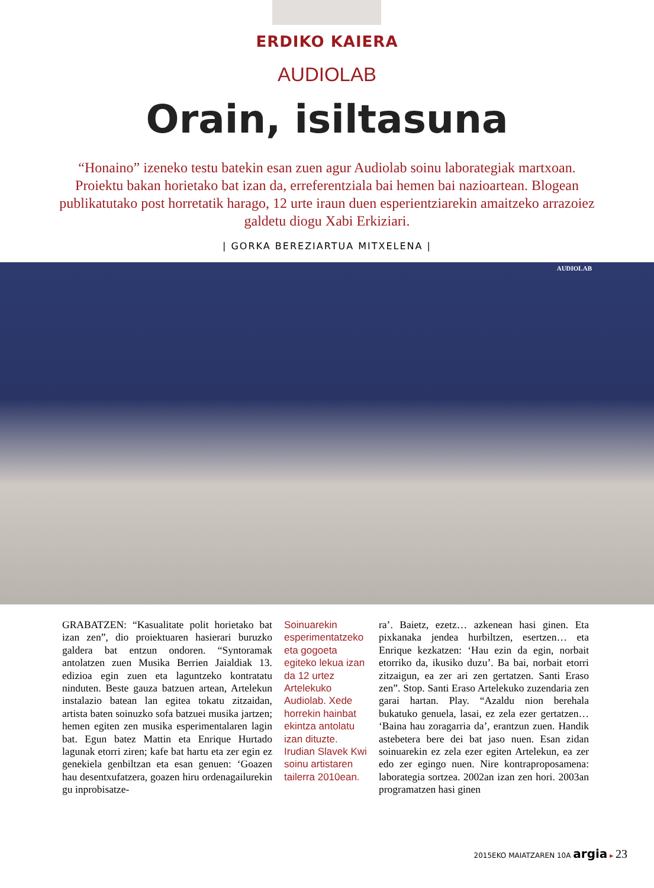ERDIKO KAIERA
AUDIOLAB
Orain, isiltasuna
“Honaino” izeneko testu batekin esan zuen agur Audiolab soinu laborategiak martxoan. Proiektu bakan horietako bat izan da, erreferentziala bai hemen bai nazioartean. Blogean publikatutako post horretatik harago, 12 urte iraun duen esperientziarekin amaitzeko arrazoiez galdetu diogu Xabi Erkiziari.
| GORKA BEREZIARTUA MITXELENA |
AUDIOLAB
GRABATZEN: “Kasualitate polit horietako bat izan zen”, dio proiektuaren hasierari buruzko galdera bat entzun ondoren. “Syntoramak antolatzen zuen Musika Berrien Jaialdiak 13. edizioa egin zuen eta laguntzeko kontratatu ninduten. Beste gauza batzuen artean, Artelekun instalazio batean lan egitea tokatu zitzaidan, artista baten soinuzko sofa batzuei musika jartzen; hemen egiten zen musika esperimentalaren lagin bat. Egun batez Mattin eta Enrique Hurtado lagunak etorri ziren; kafe bat hartu eta zer egin ez genekiela genbiltzan eta esan genuen: ‘Goazen hau desentxufatzera, goazen hiru ordenagailurekin gu inprobisatze-
Soinuarekin esperimentatzeko eta gogoeta egiteko lekua izan da 12 urtez Artelekuko Audiolab. Xede horrekin hainbat ekintza antolatu izan dituzte. Irudian Slavek Kwi soinu artistaren tailerra 2010ean.
ra’. Baietz, ezetz… azkenean hasi ginen. Eta pixkanaka jendea hurbiltzen, esertzen… eta Enrique kezkatzen: ‘Hau ezin da egin, norbait etorriko da, ikusiko duzu’. Ba bai, norbait etorri zitzaigun, ea zer ari zen gertatzen. Santi Eraso zen”. Stop. Santi Eraso Artelekuko zuzendaria zen garai hartan. Play. “Azaldu nion berehala bukatuko genuela, lasai, ez zela ezer gertatzen… ‘Baina hau zoragarria da’, erantzun zuen. Handik astebetera bere dei bat jaso nuen. Esan zidan soinuarekin ez zela ezer egiten Artelekun, ea zer edo zer egingo nuen. Nire kontraproposamena: laborategia sortzea. 2002an izan zen hori. 2003an programatzen hasi ginen
2015EKO MAIATZAREN 10A argia ▸ 23